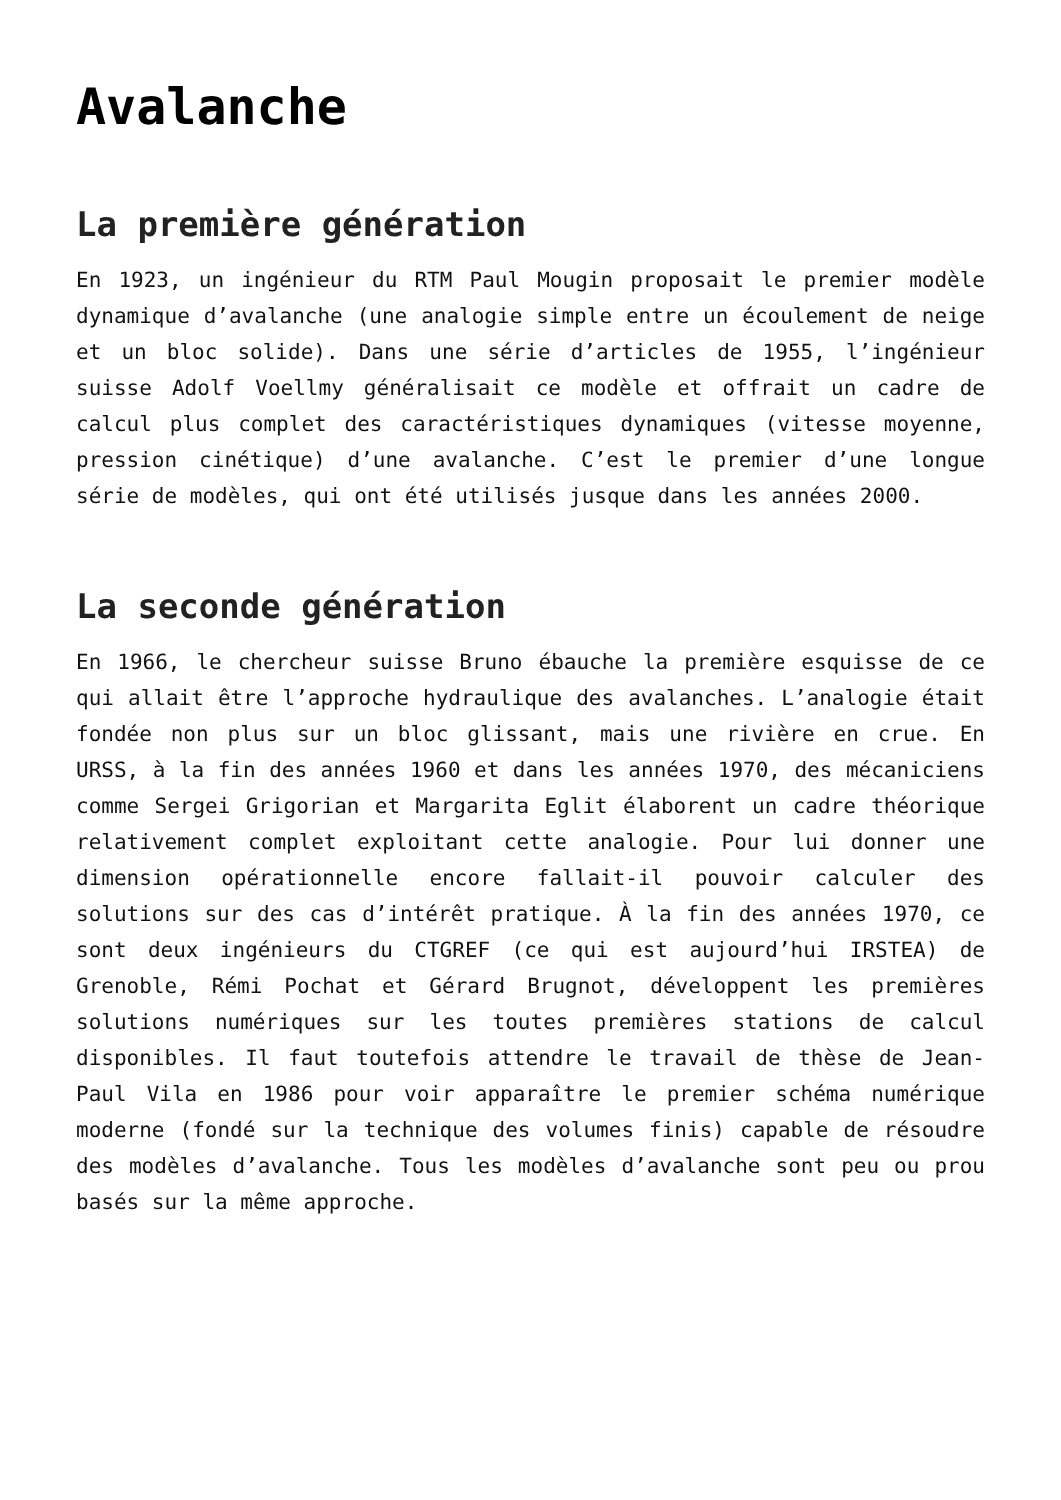Avalanche
La première génération
En 1923, un ingénieur du RTM Paul Mougin proposait le premier modèle dynamique d’avalanche (une analogie simple entre un écoulement de neige et un bloc solide). Dans une série d’articles de 1955, l’ingénieur suisse Adolf Voellmy généralisait ce modèle et offrait un cadre de calcul plus complet des caractéristiques dynamiques (vitesse moyenne, pression cinétique) d’une avalanche. C’est le premier d’une longue série de modèles, qui ont été utilisés jusque dans les années 2000.
La seconde génération
En 1966, le chercheur suisse Bruno ébauche la première esquisse de ce qui allait être l’approche hydraulique des avalanches. L’analogie était fondée non plus sur un bloc glissant, mais une rivière en crue. En URSS, à la fin des années 1960 et dans les années 1970, des mécaniciens comme Sergei Grigorian et Margarita Eglit élaborent un cadre théorique relativement complet exploitant cette analogie. Pour lui donner une dimension opérationnelle encore fallait-il pouvoir calculer des solutions sur des cas d’intérêt pratique. À la fin des années 1970, ce sont deux ingénieurs du CTGREF (ce qui est aujourd’hui IRSTEA) de Grenoble, Rémi Pochat et Gérard Brugnot, développent les premières solutions numériques sur les toutes premières stations de calcul disponibles. Il faut toutefois attendre le travail de thèse de Jean-Paul Vila en 1986 pour voir apparaître le premier schéma numérique moderne (fondé sur la technique des volumes finis) capable de résoudre des modèles d’avalanche. Tous les modèles d’avalanche sont peu ou prou basés sur la même approche.